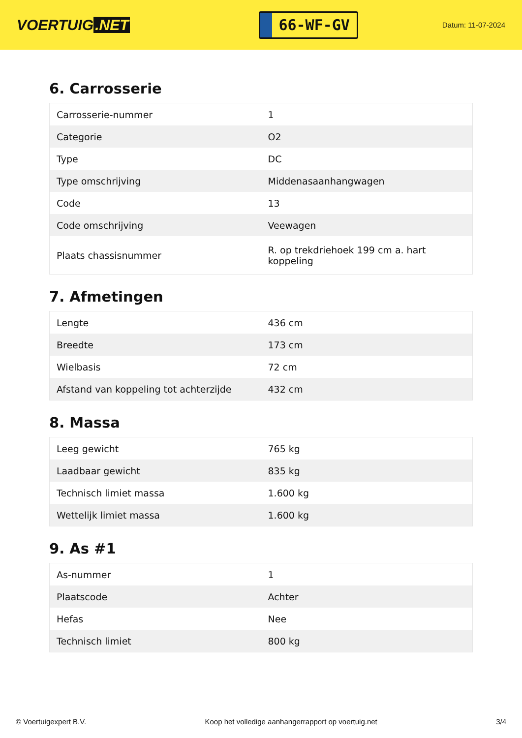VOERTUIG.NET
66-WF-GV
Datum: 11-07-2024
6. Carrosserie
| Carrosserie-nummer | 1 |
| Categorie | O2 |
| Type | DC |
| Type omschrijving | Middenasaanhangwagen |
| Code | 13 |
| Code omschrijving | Veewagen |
| Plaats chassisnummer | R. op trekdriehoek 199 cm a. hart koppeling |
7. Afmetingen
| Lengte | 436 cm |
| Breedte | 173 cm |
| Wielbasis | 72 cm |
| Afstand van koppeling tot achterzijde | 432 cm |
8. Massa
| Leeg gewicht | 765 kg |
| Laadbaar gewicht | 835 kg |
| Technisch limiet massa | 1.600 kg |
| Wettelijk limiet massa | 1.600 kg |
9. As #1
| As-nummer | 1 |
| Plaatscode | Achter |
| Hefas | Nee |
| Technisch limiet | 800 kg |
© Voertuigexpert B.V. Koop het volledige aanhangerrapport op voertuig.net 3/4